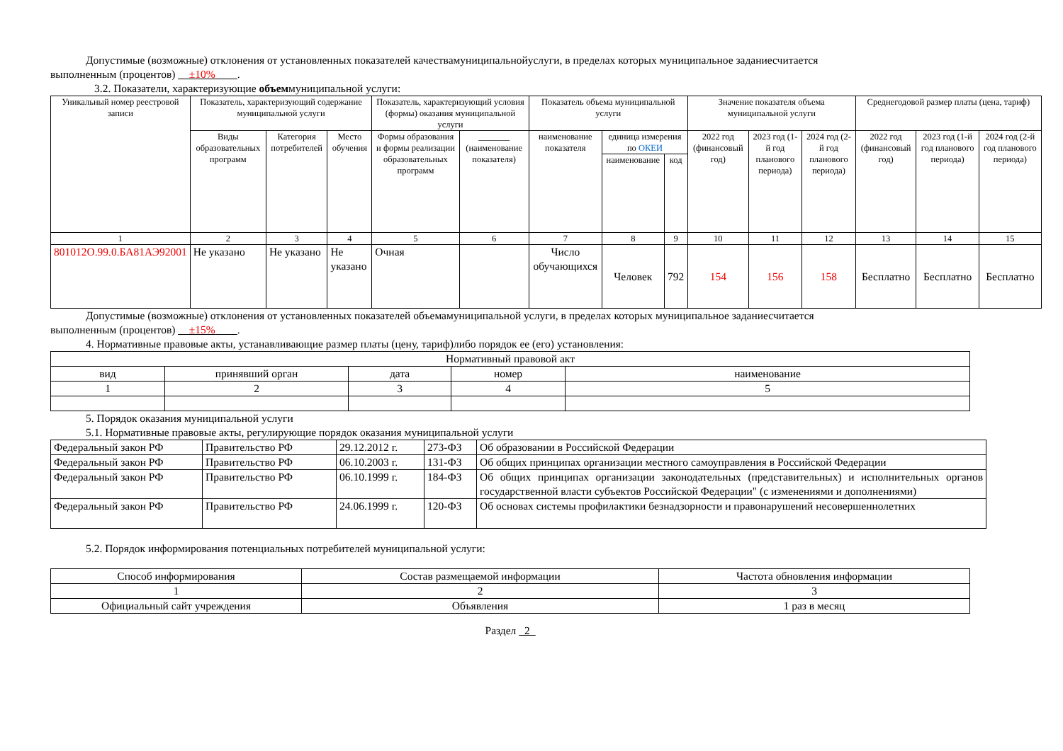Допустимые (возможные) отклонения от установленных показателей качествамуниципальнойуслуги, в пределах которых муниципальное заданиесчитается
выполненным (процентов) __±10%____.
3.2. Показатели, характеризующие объеммуниципальной услуги:
| Уникальный номер реестровой записи | Показатель, характеризующий содержание муниципальной услуги | | | Показатель, характеризующий условия (формы) оказания муниципальной услуги | | Показатель объема муниципальной услуги | | | Значение показателя объема муниципальной услуги | | | Среднегодовой размер платы (цена, тариф) | | |
| --- | --- | --- | --- | --- | --- | --- | --- | --- | --- | --- | --- | --- | --- | --- |
| | Виды образовательных программ | Категория потребителей | Место обучения | Формы образования и формы реализации образовательных программ | _______ (наименование показателя) | наименование показателя | единица измерения по ОКЕИ | | 2022 год (финансовый год) | 2023 год (1-й год планового периода) | 2024 год (2-й год планового периода) | 2022 год (финансовый год) | 2023 год (1-й год планового периода) | 2024 год (2-й год планового периода) |
| | | | | | | | наименование | код | | | | | | |
| 1 | 2 | 3 | 4 | 5 | 6 | 7 | 8 | 9 | 10 | 11 | 12 | 13 | 14 | 15 |
| 801012О.99.0.БА81АЭ92001 | Не указано | Не указано | Не указано | Очная | | Число обучающихся | Человек | 792 | 154 | 156 | 158 | Бесплатно | Бесплатно | Бесплатно |
Допустимые (возможные) отклонения от установленных показателей объемамуниципальной услуги, в пределах которых муниципальное заданиесчитается
выполненным (процентов) __±15%____.
4. Нормативные правовые акты, устанавливающие размер платы (цену, тариф)либо порядок ее (его) установления:
| Нормативный правовой акт | | | | |
| вид | принявший орган | дата | номер | наименование |
| 1 | 2 | 3 | 4 | 5 |
5. Порядок оказания муниципальной услуги
5.1. Нормативные правовые акты, регулирующие порядок оказания муниципальной услуги
| Федеральный закон РФ | Правительство РФ | 29.12.2012 г. | 273-ФЗ | Об образовании в Российской Федерации |
| Федеральный закон РФ | Правительство РФ | 06.10.2003 г. | 131-ФЗ | Об общих принципах организации местного самоуправления в Российской Федерации |
| Федеральный закон РФ | Правительство РФ | 06.10.1999 г. | 184-ФЗ | Об общих принципах организации законодательных (представительных) и исполнительных органов государственной власти субъектов Российской Федерации" (с изменениями и дополнениями) |
| Федеральный закон РФ | Правительство РФ | 24.06.1999 г. | 120-ФЗ | Об основах системы профилактики безнадзорности и правонарушений несовершеннолетних |
5.2. Порядок информирования потенциальных потребителей муниципальной услуги:
| Способ информирования | Состав размещаемой информации | Частота обновления информации |
| 1 | 2 | 3 |
| Официальный сайт учреждения | Объявления | 1 раз в месяц |
Раздел _2_